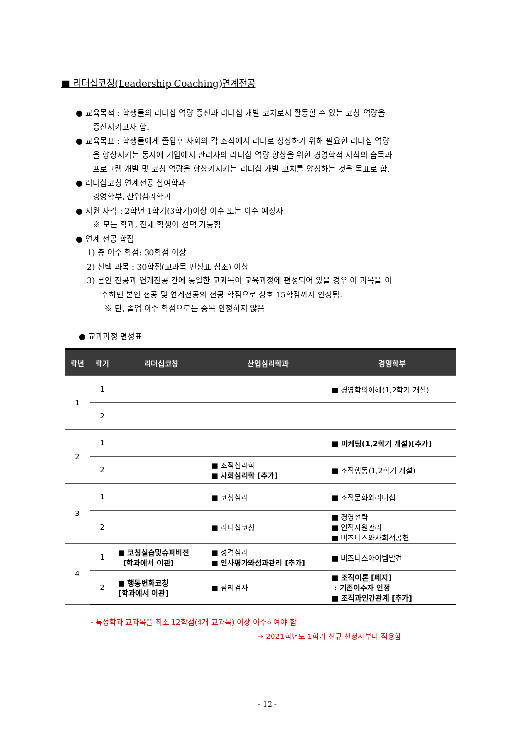■ 리더십코칭(Leadership Coaching)연계전공
● 교육목적 : 학생들의 리더십 역량 증진과 리더십 개발 코치로서 활동할 수 있는 코칭 역량을
증진시키고자 함.
● 교육목표 : 학생들에게 졸업후 사회의 각 조직에서 리더로 성장하기 위해 필요한 리더십 역량
을 향상시키는 동시에 기업에서 관리자의 리더십 역량 향상을 위한 경영학적 지식의 습득과
프로그램 개발 및 코칭 역량을 향상키시키는 리더십 개발 코치를 양성하는 것을 목표로 함.
● 러더십코칭 연계전공 참여학과
경영학부, 산업심리학과
● 지원 자격 : 2학년 1학기(3학기)이상 이수 또는 이수 예정자
※ 모든 학과, 전체 학생이 선택 가능함
● 연계 전공 학점
1) 총 이수 학점: 30학점 이상
2) 선택 과목 : 30학점(교과목 편성표 참조) 이상
3) 본인 전공과 연계전공 간에 동일한 교과목이 교육과정에 편성되어 있을 경우 이 과목을 이
수하면 본인 전공 및 연계전공의 전공 학점으로 상호 15학점까지 인정됨.
※ 단, 졸업 이수 학점으로는 중복 인정하지 않음
● 교과과정 편성표
| 학년 | 학기 | 리더십코칭 | 산업심리학과 | 경영학부 |
| --- | --- | --- | --- | --- |
| 1 | 1 | | | ■ 경영학의이해(1,2학기 개설) |
| | 2 | | | |
| 2 | 1 | | | ■ 마케팅(1,2학기 개설)[추가] |
| | 2 | | ■ 조직심리학 ■ 사회심리학 [추가] | ■ 조직행동(1,2학기 개설) |
| 3 | 1 | | ■ 코칭심리 | ■ 조직문화와리더십 |
| | 2 | | ■ 리더십코칭 | ■ 경영전략 ■ 인적자원관리 ■ 비즈니스와사회적공헌 |
| 4 | 1 | ■ 코칭실습및슈퍼비전 [학과에서 이관] | ■ 성격심리 ■ 인사평가와성과관리 [추가] | ■ 비즈니스아이템발견 |
| | 2 | ■ 행동변화코칭 [학과에서 이관] | ■ 심리검사 | ■ 조직이론 [폐지] : 기존이수자 인정 ■ 조직과인간관계 [추가] |
- 특정학과 교과목을 최소 12학점(4개 교과목) 이상 이수하여야 함
⇒ 2021학년도 1학기 신규 신청자부터 적용함
- 12 -